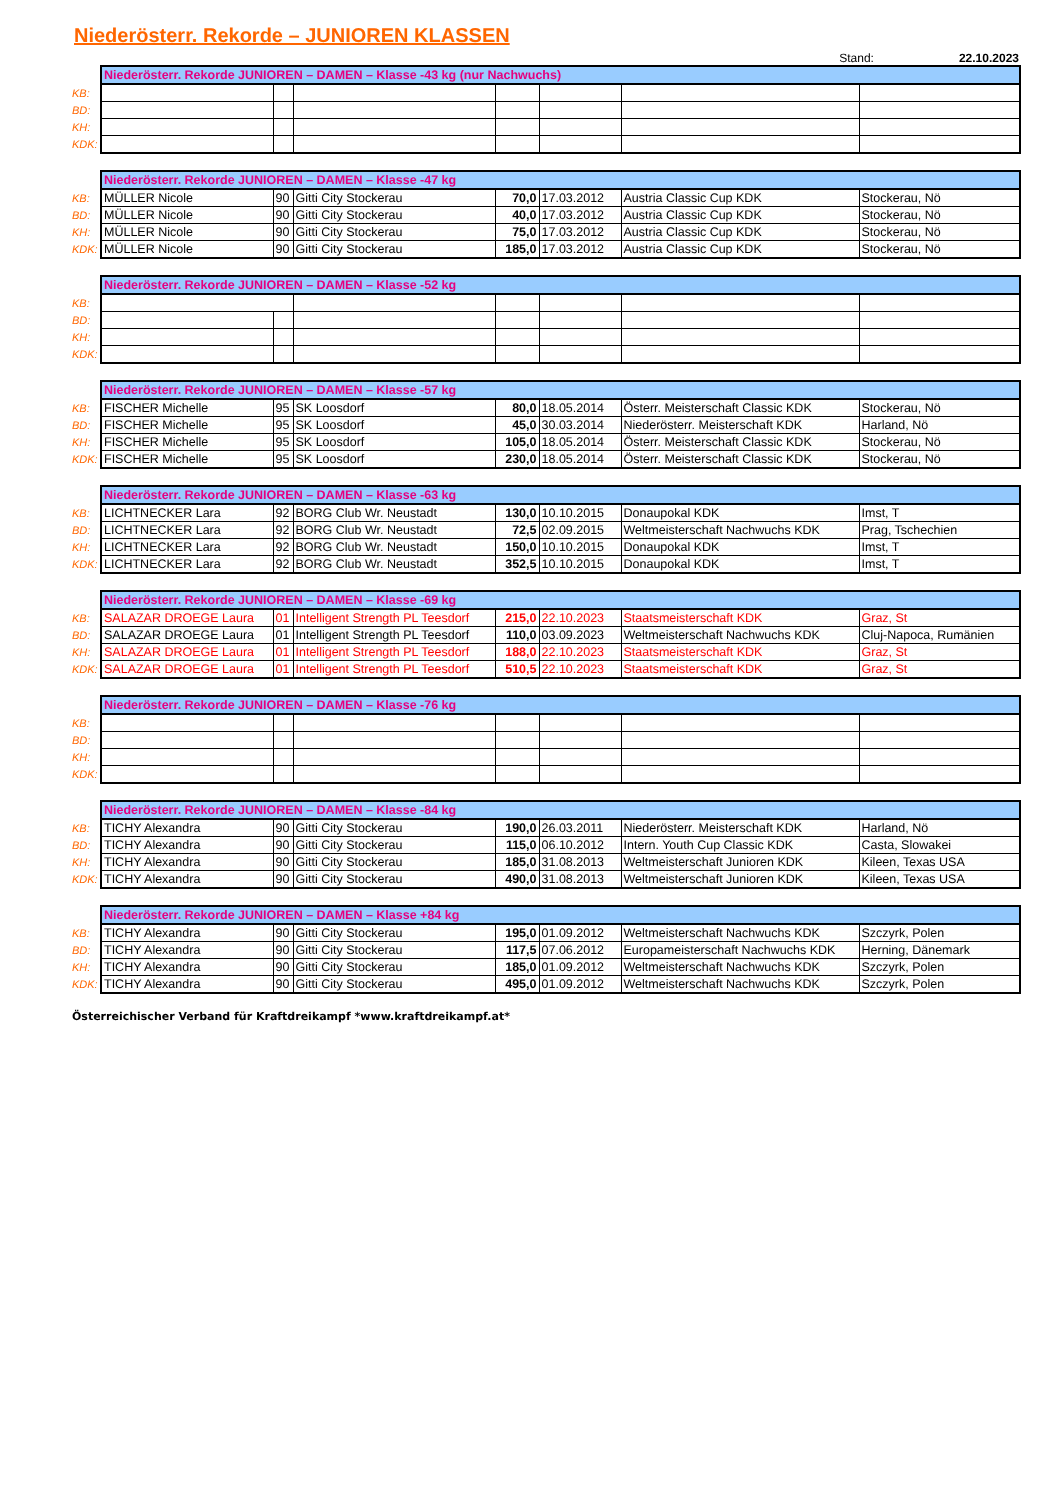Niederösterr. Rekorde – JUNIOREN KLASSEN
Stand: 22.10.2023
| | Niederösterr. Rekorde JUNIOREN – DAMEN – Klasse -43 kg (nur Nachwuchs) | | | | | | |
| KB: | | | | | | | |
| BD: | | | | | | | |
| KH: | | | | | | | |
| KDK: | | | | | | | |
| | Niederösterr. Rekorde JUNIOREN – DAMEN – Klasse -47 kg | | | | | | |
| KB: | MÜLLER Nicole | 90 | Gitti City Stockerau | 70,0 | 17.03.2012 | Austria Classic Cup KDK | Stockerau, Nö |
| BD: | MÜLLER Nicole | 90 | Gitti City Stockerau | 40,0 | 17.03.2012 | Austria Classic Cup KDK | Stockerau, Nö |
| KH: | MÜLLER Nicole | 90 | Gitti City Stockerau | 75,0 | 17.03.2012 | Austria Classic Cup KDK | Stockerau, Nö |
| KDK: | MÜLLER Nicole | 90 | Gitti City Stockerau | 185,0 | 17.03.2012 | Austria Classic Cup KDK | Stockerau, Nö |
| | Niederösterr. Rekorde JUNIOREN – DAMEN – Klasse -52 kg | | | | | | |
| KB: | | | | | | | |
| BD: | | | | | | | |
| KH: | | | | | | | |
| KDK: | | | | | | | |
| | Niederösterr. Rekorde JUNIOREN – DAMEN – Klasse -57 kg | | | | | | |
| KB: | FISCHER Michelle | 95 | SK Loosdorf | 80,0 | 18.05.2014 | Österr. Meisterschaft Classic KDK | Stockerau, Nö |
| BD: | FISCHER Michelle | 95 | SK Loosdorf | 45,0 | 30.03.2014 | Niederösterr. Meisterschaft KDK | Harland, Nö |
| KH: | FISCHER Michelle | 95 | SK Loosdorf | 105,0 | 18.05.2014 | Österr. Meisterschaft Classic KDK | Stockerau, Nö |
| KDK: | FISCHER Michelle | 95 | SK Loosdorf | 230,0 | 18.05.2014 | Österr. Meisterschaft Classic KDK | Stockerau, Nö |
| | Niederösterr. Rekorde JUNIOREN – DAMEN – Klasse -63 kg | | | | | | |
| KB: | LICHTNECKER Lara | 92 | BORG Club Wr. Neustadt | 130,0 | 10.10.2015 | Donaupokal KDK | Imst, T |
| BD: | LICHTNECKER Lara | 92 | BORG Club Wr. Neustadt | 72,5 | 02.09.2015 | Weltmeisterschaft Nachwuchs KDK | Prag, Tschechien |
| KH: | LICHTNECKER Lara | 92 | BORG Club Wr. Neustadt | 150,0 | 10.10.2015 | Donaupokal KDK | Imst, T |
| KDK: | LICHTNECKER Lara | 92 | BORG Club Wr. Neustadt | 352,5 | 10.10.2015 | Donaupokal KDK | Imst, T |
| | Niederösterr. Rekorde JUNIOREN – DAMEN – Klasse -69 kg | | | | | | |
| KB: | SALAZAR DROEGE Laura | 01 | Intelligent Strength PL Teesdorf | 215,0 | 22.10.2023 | Staatsmeisterschaft KDK | Graz, St |
| BD: | SALAZAR DROEGE Laura | 01 | Intelligent Strength PL Teesdorf | 110,0 | 03.09.2023 | Weltmeisterschaft Nachwuchs KDK | Cluj-Napoca, Rumänien |
| KH: | SALAZAR DROEGE Laura | 01 | Intelligent Strength PL Teesdorf | 188,0 | 22.10.2023 | Staatsmeisterschaft KDK | Graz, St |
| KDK: | SALAZAR DROEGE Laura | 01 | Intelligent Strength PL Teesdorf | 510,5 | 22.10.2023 | Staatsmeisterschaft KDK | Graz, St |
| | Niederösterr. Rekorde JUNIOREN – DAMEN – Klasse -76 kg | | | | | | |
| KB: | | | | | | | |
| BD: | | | | | | | |
| KH: | | | | | | | |
| KDK: | | | | | | | |
| | Niederösterr. Rekorde JUNIOREN – DAMEN – Klasse -84 kg | | | | | | |
| KB: | TICHY Alexandra | 90 | Gitti City Stockerau | 190,0 | 26.03.2011 | Niederösterr. Meisterschaft KDK | Harland, Nö |
| BD: | TICHY Alexandra | 90 | Gitti City Stockerau | 115,0 | 06.10.2012 | Intern. Youth Cup Classic KDK | Casta, Slowakei |
| KH: | TICHY Alexandra | 90 | Gitti City Stockerau | 185,0 | 31.08.2013 | Weltmeisterschaft Junioren KDK | Kileen, Texas USA |
| KDK: | TICHY Alexandra | 90 | Gitti City Stockerau | 490,0 | 31.08.2013 | Weltmeisterschaft Junioren KDK | Kileen, Texas USA |
| | Niederösterr. Rekorde JUNIOREN – DAMEN – Klasse +84 kg | | | | | | |
| KB: | TICHY Alexandra | 90 | Gitti City Stockerau | 195,0 | 01.09.2012 | Weltmeisterschaft Nachwuchs KDK | Szczyrk, Polen |
| BD: | TICHY Alexandra | 90 | Gitti City Stockerau | 117,5 | 07.06.2012 | Europameisterschaft Nachwuchs KDK | Herning, Dänemark |
| KH: | TICHY Alexandra | 90 | Gitti City Stockerau | 185,0 | 01.09.2012 | Weltmeisterschaft Nachwuchs KDK | Szczyrk, Polen |
| KDK: | TICHY Alexandra | 90 | Gitti City Stockerau | 495,0 | 01.09.2012 | Weltmeisterschaft Nachwuchs KDK | Szczyrk, Polen |
Österreichischer Verband für Kraftdreikampf *www.kraftdreikampf.at*